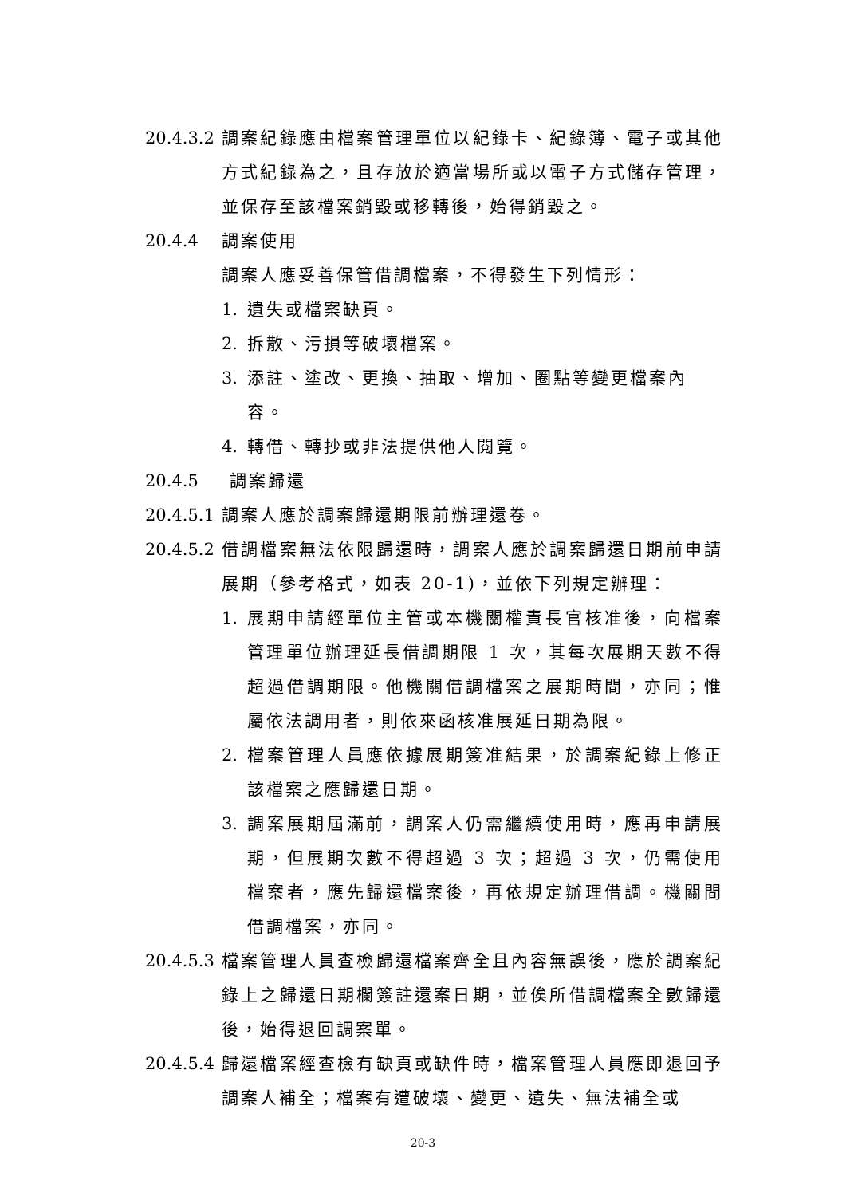20.4.3.2
調案紀錄應由檔案管理單位以紀錄卡、紀錄簿、電子或其他方式紀錄為之，且存放於適當場所或以電子方式儲存管理，並保存至該檔案銷毀或移轉後，始得銷毀之。
20.4.4 調案使用
調案人應妥善保管借調檔案，不得發生下列情形：
1. 遺失或檔案缺頁。
2. 拆散、污損等破壞檔案。
3. 添註、塗改、更換、抽取、增加、圈點等變更檔案內容。
4. 轉借、轉抄或非法提供他人閱覽。
20.4.5 調案歸還
20.4.5.1
調案人應於調案歸還期限前辦理還卷。
20.4.5.2
借調檔案無法依限歸還時，調案人應於調案歸還日期前申請展期（參考格式，如表 20-1)，並依下列規定辦理：
1. 展期申請經單位主管或本機關權責長官核准後，向檔案管理單位辦理延長借調期限 1 次，其每次展期天數不得超過借調期限。他機關借調檔案之展期時間，亦同；惟屬依法調用者，則依來函核准展延日期為限。
2. 檔案管理人員應依據展期簽准結果，於調案紀錄上修正該檔案之應歸還日期。
3. 調案展期屆滿前，調案人仍需繼續使用時，應再申請展期，但展期次數不得超過 3 次；超過 3 次，仍需使用檔案者，應先歸還檔案後，再依規定辦理借調。機關間借調檔案，亦同。
20.4.5.3
檔案管理人員查檢歸還檔案齊全且內容無誤後，應於調案紀錄上之歸還日期欄簽註還案日期，並俟所借調檔案全數歸還後，始得退回調案單。
20.4.5.4
歸還檔案經查檢有缺頁或缺件時，檔案管理人員應即退回予調案人補全；檔案有遭破壞、變更、遺失、無法補全或
20-3